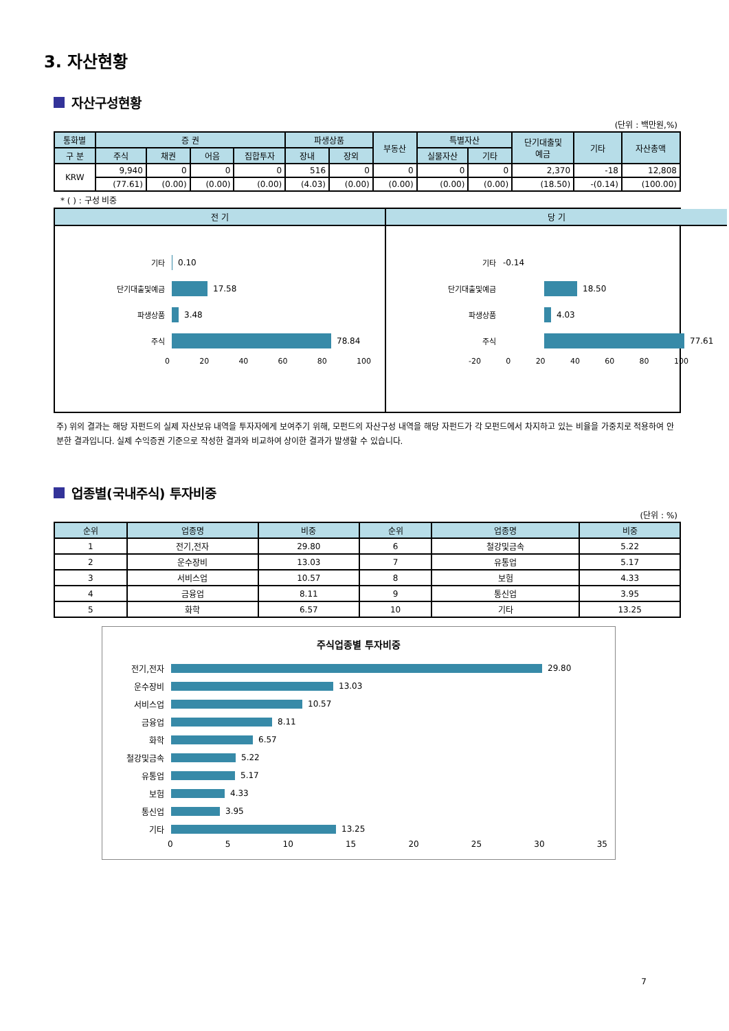3. 자산현황
자산구성현황
(단위 : 백만원,%)
| 통화별 | 증 권 | | | | 파생상품 | | 부동산 | 특별자산 | | 단기대출및 예금 | 기타 | 자산총액 |
| --- | --- | --- | --- | --- | --- | --- | --- | --- | --- | --- | --- | --- |
| 구 분 | 주식 | 채권 | 어음 | 집합투자 | 장내 | 장외 | | 실물자산 | 기타 | | | |
| KRW | 9,940 | 0 | 0 | 0 | 516 | 0 | 0 | 0 | 0 | 2,370 | -18 | 12,808 |
| | (77.61) | (0.00) | (0.00) | (0.00) | (4.03) | (0.00) | (0.00) | (0.00) | (0.00) | (18.50) | -(0.14) | (100.00) |
* ( ) : 구성 비중
전 기
기타
0.10
단기대출및예금
17.58
파생상품
3.48
주식
78.84
0 20 40 60 80 100
당 기
기타 -0.14
단기대출및예금
18.50
파생상품
4.03
주식
77.61
-20 0 20 40 60 80 100
주) 위의 결과는 해당 자펀드의 실제 자산보유 내역을 투자자에게 보여주기 위해, 모펀드의 자산구성 내역을 해당 자펀드가 각 모펀드에서 차지하고 있는 비율을 가중치로 적용하여 안분한 결과입니다. 실제 수익증권 기준으로 작성한 결과와 비교하여 상이한 결과가 발생할 수 있습니다.
업종별(국내주식) 투자비중
(단위 : %)
| 순위 | 업종명 | 비중 | 순위 | 업종명 | 비중 |
| --- | --- | --- | --- | --- | --- |
| 1 | 전기,전자 | 29.80 | 6 | 철강및금속 | 5.22 |
| 2 | 운수장비 | 13.03 | 7 | 유통업 | 5.17 |
| 3 | 서비스업 | 10.57 | 8 | 보험 | 4.33 |
| 4 | 금융업 | 8.11 | 9 | 통신업 | 3.95 |
| 5 | 화학 | 6.57 | 10 | 기타 | 13.25 |
주식업종별 투자비중
전기,전자
29.80
운수장비
13.03
서비스업
10.57
금융업
8.11
화학
6.57
철강및금속
5.22
유통업
5.17
보험
4.33
통신업
3.95
기타
13.25
0 5 10 15 20 25 30 35
7